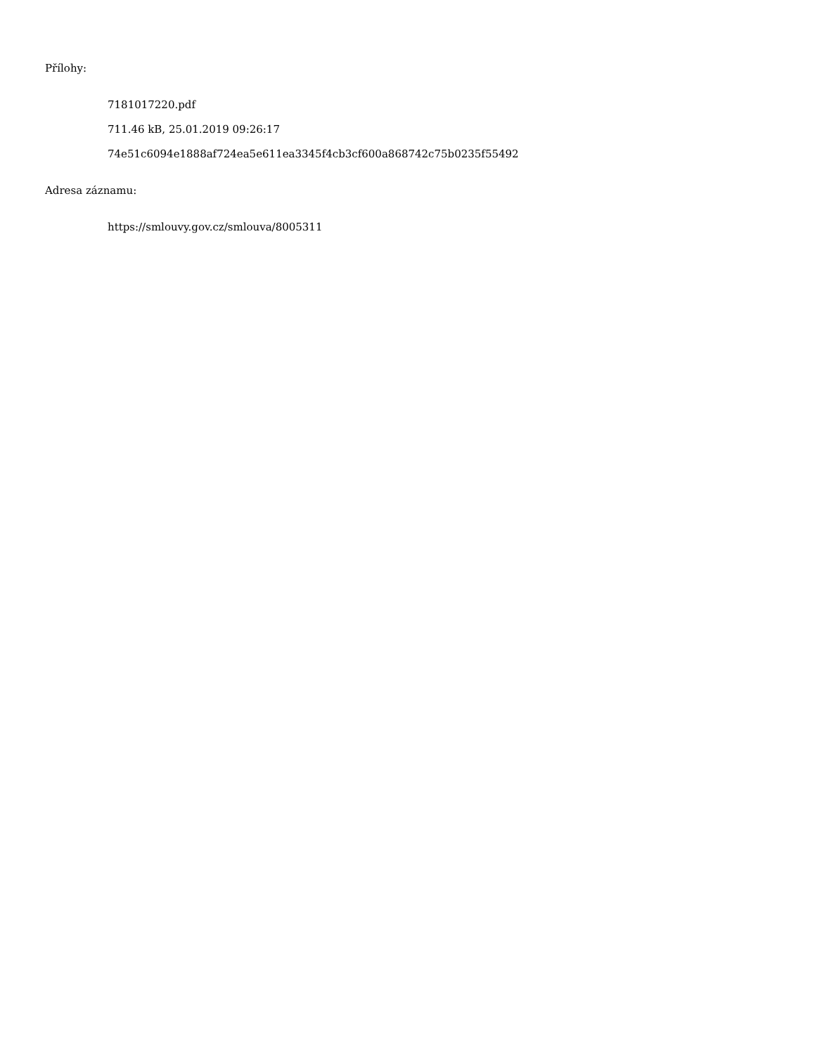Přílohy:
7181017220.pdf
711.46 kB, 25.01.2019 09:26:17
74e51c6094e1888af724ea5e611ea3345f4cb3cf600a868742c75b0235f55492
Adresa záznamu:
https://smlouvy.gov.cz/smlouva/8005311